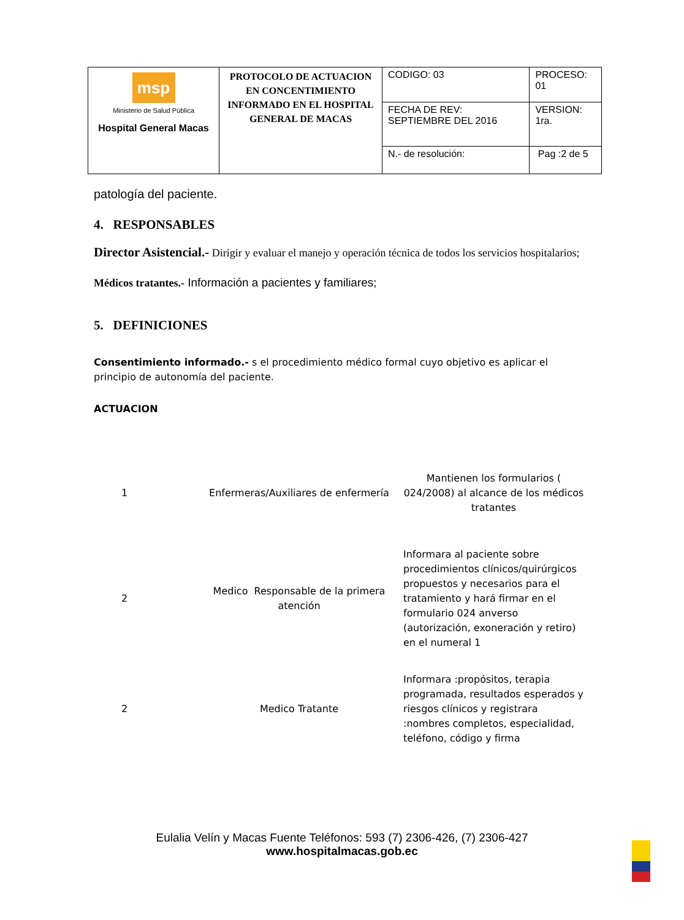| msp Ministerio de Salud Pública Hospital General Macas | PROTOCOLO DE ACTUACION EN CONCENTIMIENTO INFORMADO EN EL HOSPITAL GENERAL DE MACAS | CODIGO: 03 | PROCESO: 01 |
| | | FECHA DE REV: SEPTIEMBRE DEL 2016 | VERSION: 1ra. |
| | | N.- de resolución: | Pag :2 de 5 |
patología del paciente.
4. RESPONSABLES
Director Asistencial.- Dirigir y evaluar el manejo y operación técnica de todos los servicios hospitalarios;
Médicos tratantes.- Información a pacientes y familiares;
5. DEFINICIONES
Consentimiento informado.- s el procedimiento médico formal cuyo objetivo es aplicar el principio de autonomía del paciente.
ACTUACION
| 1 | Enfermeras/Auxiliares de enfermería | Mantienen los formularios ( 024/2008) al alcance de los médicos tratantes |
| 2 | Medico Responsable de la primera atención | Informara al paciente sobre procedimientos clínicos/quirúrgicos propuestos y necesarios para el tratamiento y hará firmar en el formulario 024 anverso (autorización, exoneración y retiro) en el numeral 1 |
| 2 | Medico Tratante | Informara :propósitos, terapia programada, resultados esperados y riesgos clínicos y registrara :nombres completos, especialidad, teléfono, código y firma |
Eulalia Velín y Macas Fuente Teléfonos: 593 (7) 2306-426, (7) 2306-427
www.hospitalmacas.gob.ec